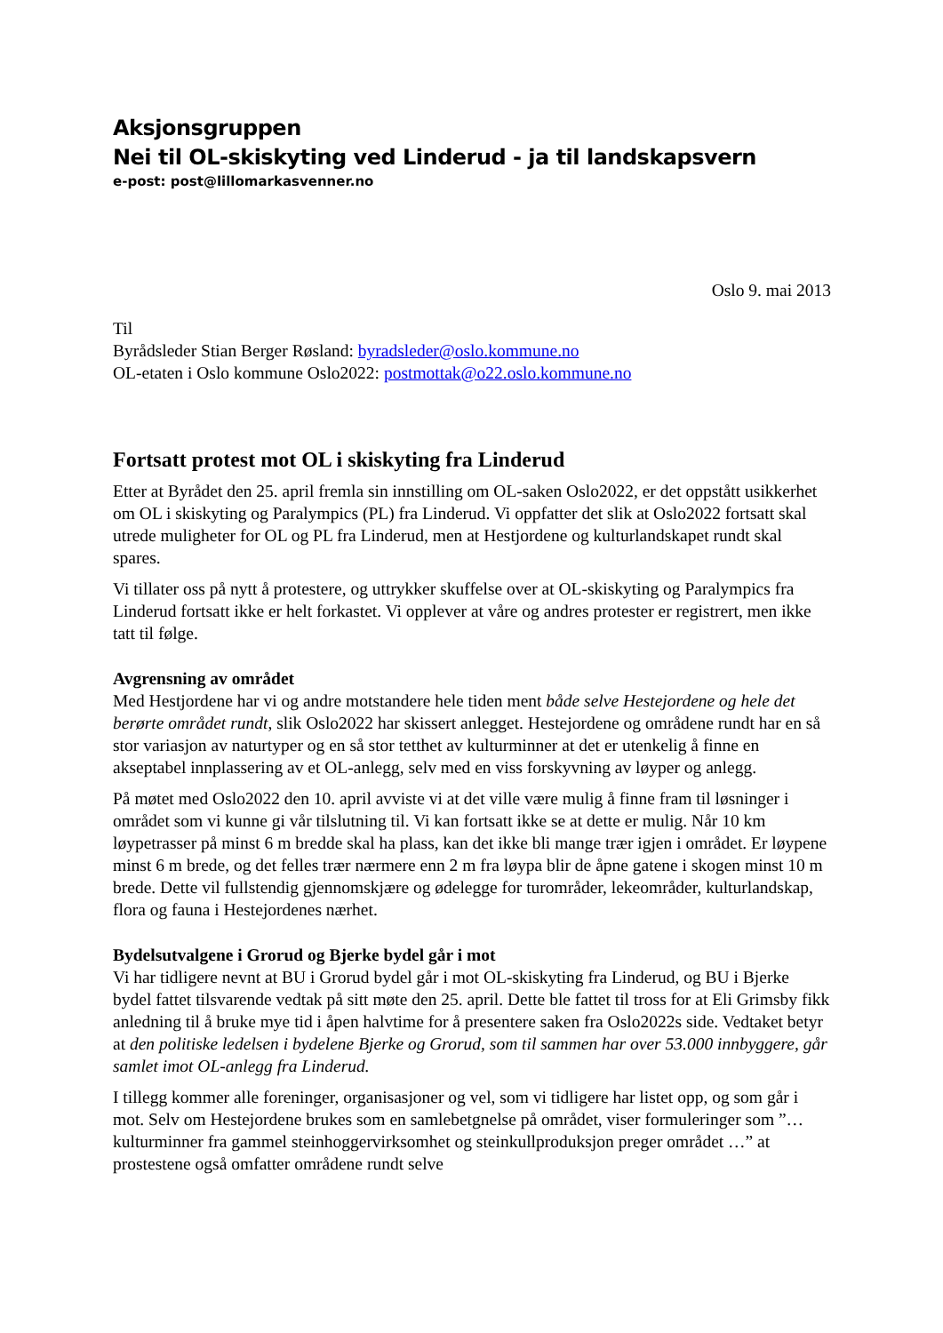Aksjonsgruppen
Nei til OL-skiskyting ved Linderud - ja til landskapsvern
e-post: post@lillomarkasvenner.no
Oslo 9. mai 2013
Til
Byrådsleder Stian Berger Røsland: byradsleder@oslo.kommune.no
OL-etaten i Oslo kommune Oslo2022: postmottak@o22.oslo.kommune.no
Fortsatt protest mot OL i skiskyting fra Linderud
Etter at Byrådet den 25. april fremla sin innstilling om OL-saken Oslo2022, er det oppstått usikkerhet om OL i skiskyting og Paralympics (PL) fra Linderud. Vi oppfatter det slik at Oslo2022 fortsatt skal utrede muligheter for OL og PL fra Linderud, men at Hestjordene og kulturlandskapet rundt skal spares.
Vi tillater oss på nytt å protestere, og uttrykker skuffelse over at OL-skiskyting og Paralympics fra Linderud fortsatt ikke er helt forkastet. Vi opplever at våre og andres protester er registrert, men ikke tatt til følge.
Avgrensning av området
Med Hestjordene har vi og andre motstandere hele tiden ment både selve Hestejordene og hele det berørte området rundt, slik Oslo2022 har skissert anlegget. Hestejordene og områdene rundt har en så stor variasjon av naturtyper og en så stor tetthet av kulturminner at det er utenkelig å finne en akseptabel innplassering av et OL-anlegg, selv med en viss forskyvning av løyper og anlegg.
På møtet med Oslo2022 den 10. april avviste vi at det ville være mulig å finne fram til løsninger i området som vi kunne gi vår tilslutning til. Vi kan fortsatt ikke se at dette er mulig. Når 10 km løypetrasser på minst 6 m bredde skal ha plass, kan det ikke bli mange trær igjen i området. Er løypene minst 6 m brede, og det felles trær nærmere enn 2 m fra løypa blir de åpne gatene i skogen minst 10 m brede. Dette vil fullstendig gjennomskjære og ødelegge for turområder, lekeområder, kulturlandskap, flora og fauna i Hestejordenes nærhet.
Bydelsutvalgene i Grorud og Bjerke bydel går i mot
Vi har tidligere nevnt at BU i Grorud bydel går i mot OL-skiskyting fra Linderud, og BU i Bjerke bydel fattet tilsvarende vedtak på sitt møte den 25. april. Dette ble fattet til tross for at Eli Grimsby fikk anledning til å bruke mye tid i åpen halvtime for å presentere saken fra Oslo2022s side. Vedtaket betyr at den politiske ledelsen i bydelene Bjerke og Grorud, som til sammen har over 53.000 innbyggere, går samlet imot OL-anlegg fra Linderud.
I tillegg kommer alle foreninger, organisasjoner og vel, som vi tidligere har listet opp, og som går i mot. Selv om Hestejordene brukes som en samlebetgnelse på området, viser formuleringer som ”… kulturminner fra gammel steinhoggervirksomhet og steinkullproduksjon preger området …” at prostestene også omfatter områdene rundt selve